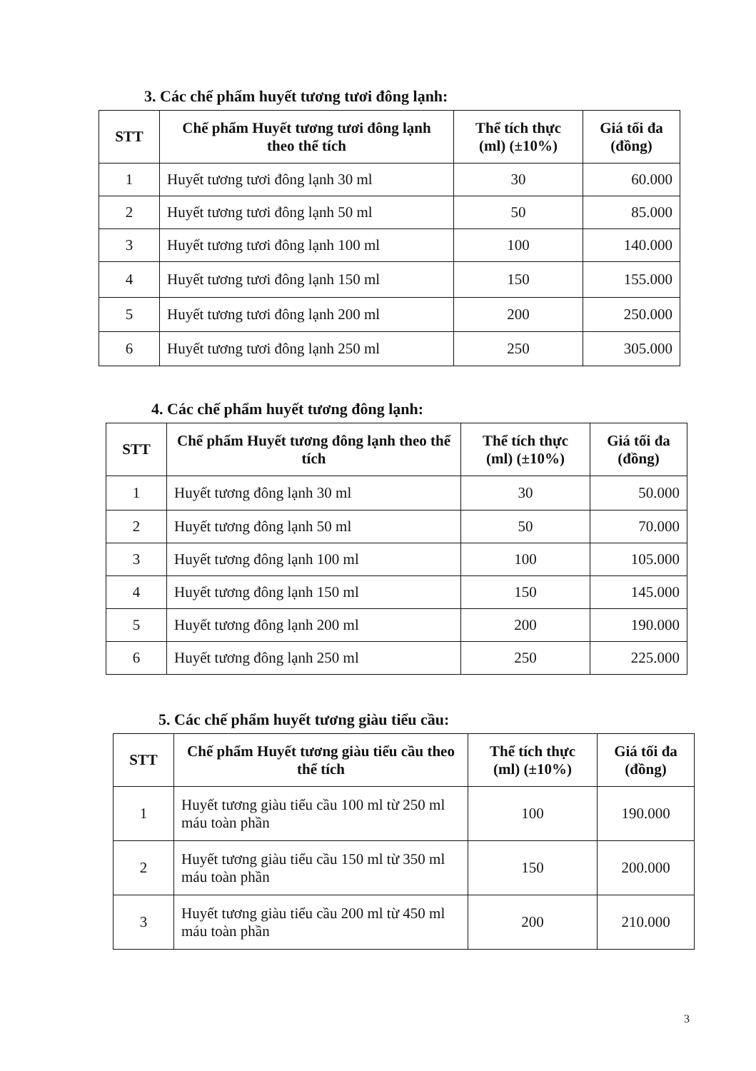3. Các chế phẩm huyết tương tươi đông lạnh:
| STT | Chế phẩm Huyết tương tươi đông lạnh theo thể tích | Thể tích thực (ml) (±10%) | Giá tối đa (đồng) |
| --- | --- | --- | --- |
| 1 | Huyết tương tươi đông lạnh 30 ml | 30 | 60.000 |
| 2 | Huyết tương tươi đông lạnh 50 ml | 50 | 85.000 |
| 3 | Huyết tương tươi đông lạnh 100 ml | 100 | 140.000 |
| 4 | Huyết tương tươi đông lạnh 150 ml | 150 | 155.000 |
| 5 | Huyết tương tươi đông lạnh 200 ml | 200 | 250.000 |
| 6 | Huyết tương tươi đông lạnh 250 ml | 250 | 305.000 |
4. Các chế phẩm huyết tương đông lạnh:
| STT | Chế phẩm Huyết tương đông lạnh theo thể tích | Thể tích thực (ml) (±10%) | Giá tối đa (đồng) |
| --- | --- | --- | --- |
| 1 | Huyết tương đông lạnh 30 ml | 30 | 50.000 |
| 2 | Huyết tương đông lạnh 50 ml | 50 | 70.000 |
| 3 | Huyết tương đông lạnh 100 ml | 100 | 105.000 |
| 4 | Huyết tương đông lạnh 150 ml | 150 | 145.000 |
| 5 | Huyết tương đông lạnh 200 ml | 200 | 190.000 |
| 6 | Huyết tương đông lạnh 250 ml | 250 | 225.000 |
5. Các chế phẩm huyết tương giàu tiểu cầu:
| STT | Chế phẩm Huyết tương giàu tiểu cầu theo thể tích | Thể tích thực (ml) (±10%) | Giá tối đa (đồng) |
| --- | --- | --- | --- |
| 1 | Huyết tương giàu tiểu cầu 100 ml từ 250 ml máu toàn phần | 100 | 190.000 |
| 2 | Huyết tương giàu tiểu cầu 150 ml từ 350 ml máu toàn phần | 150 | 200.000 |
| 3 | Huyết tương giàu tiểu cầu 200 ml từ 450 ml máu toàn phần | 200 | 210.000 |
3